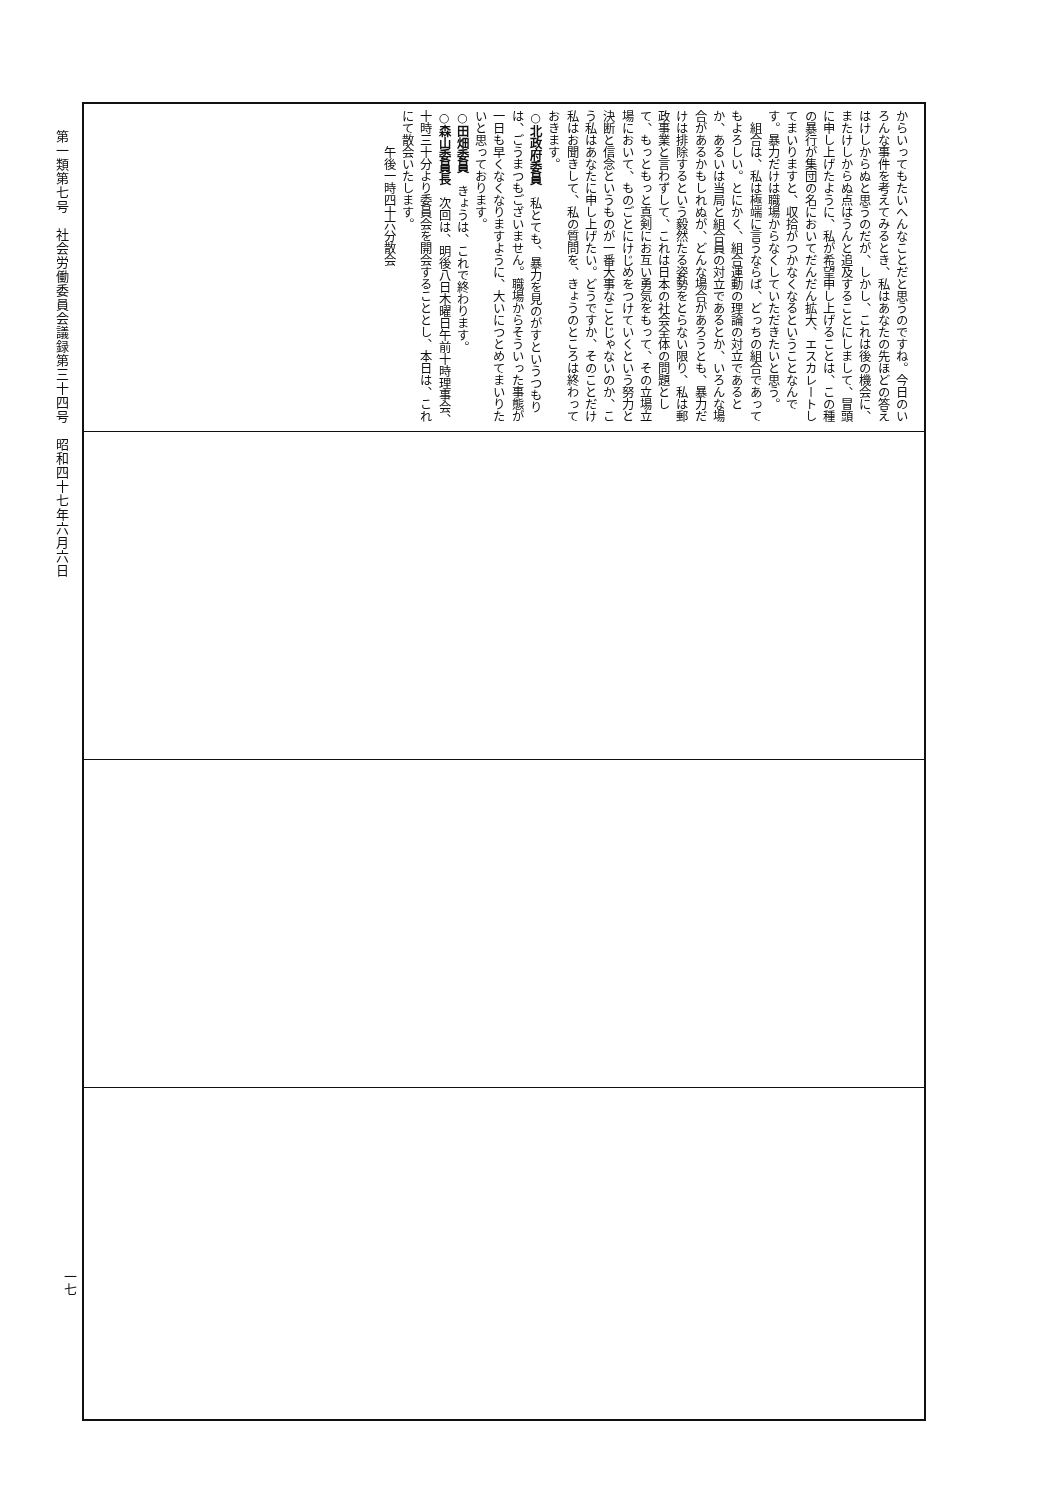第一類第七号　社会労働委員会議録第三十四号　昭和四十七年六月六日
からいってもたいへんなことだと思うのですね。今日のいろんな事件を考えてみるとき、私はあなたの先ほどの答えはけしからぬと思うのだが、しかし、これは後の機会に、またけしからぬ点はうんと追及することにしまして、冒頭に申し上げたように、私が希望申し上げることは、この種の暴行が集団の名においてだんだん拡大、エスカレートしてまいりますと、収拾がつかなくなるということなんです。暴力だけは職場からなくしていただきたいと思う。
　組合は、私は極端に言うならば、どっちの組合であってもよろしい。とにかく、組合運動の理論の対立であるとか、あるいは当局と組合員の対立であるとか、いろんな場合があるかもしれぬが、どんな場合があろうとも、暴力だけは排除するという毅然たる姿勢をとらない限り、私は郵政事業と言わずして、これは日本の社会全体の問題として、もっともっと真剣にお互い勇気をもって、その立場立場において、ものごとにけじめをつけていくという努力と決断と信念というものが一番大事なことじゃないのか、こう私はあなたに申し上げたい。どうですか、そのことだけ私はお聞きして、私の質問を、きょうのところは終わっておきます。
○北政府委員　私とても、暴力を見のがすというつもりは、ごうまつもございません。職場からそういった事態が一日も早くなくなりますように、大いにつとめてまいりたいと思っております。
○田畑委員　きょうは、これで終わります。
○森山委員長　次回は、明後八日木曜日午前十時理事会、十時三十分より委員会を開会することとし、本日は、これにて散会いたします。
　　　午後一時四十六分散会
一七